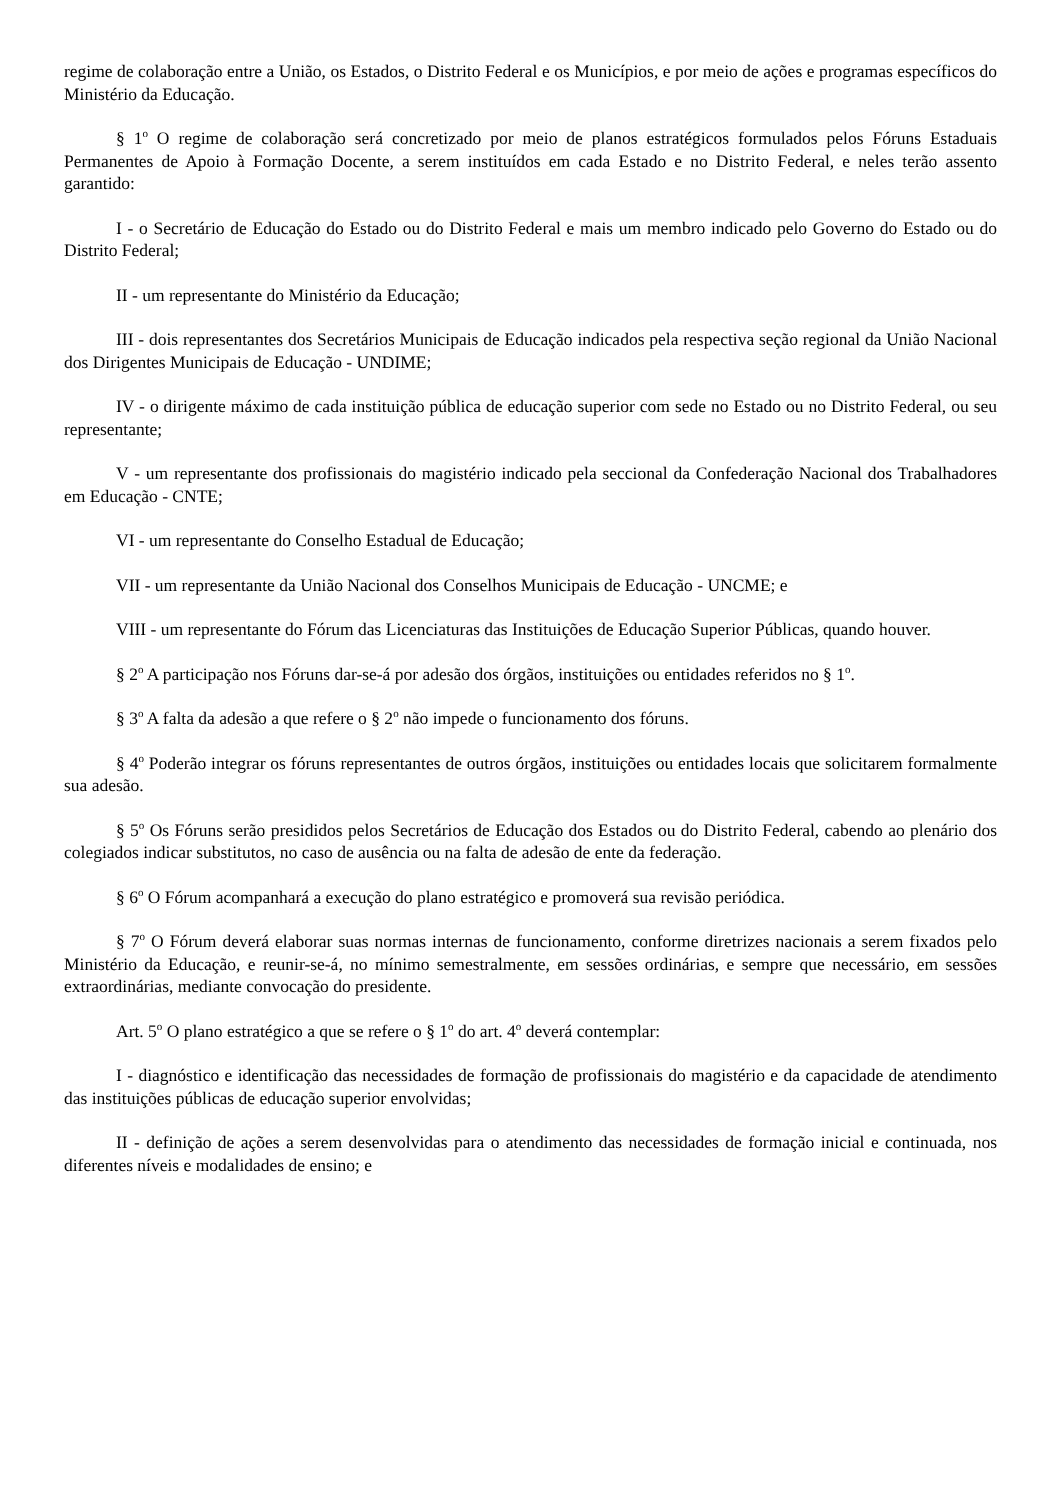regime de colaboração entre a União, os Estados, o Distrito Federal e os Municípios, e por meio de ações e programas específicos do Ministério da Educação.
§ 1<sup>o</sup> O regime de colaboração será concretizado por meio de planos estratégicos formulados pelos Fóruns Estaduais Permanentes de Apoio à Formação Docente, a serem instituídos em cada Estado e no Distrito Federal, e neles terão assento garantido:
I - o Secretário de Educação do Estado ou do Distrito Federal e mais um membro indicado pelo Governo do Estado ou do Distrito Federal;
II - um representante do Ministério da Educação;
III - dois representantes dos Secretários Municipais de Educação indicados pela respectiva seção regional da União Nacional dos Dirigentes Municipais de Educação - UNDIME;
IV - o dirigente máximo de cada instituição pública de educação superior com sede no Estado ou no Distrito Federal, ou seu representante;
V - um representante dos profissionais do magistério indicado pela seccional da Confederação Nacional dos Trabalhadores em Educação - CNTE;
VI - um representante do Conselho Estadual de Educação;
VII - um representante da União Nacional dos Conselhos Municipais de Educação - UNCME; e
VIII - um representante do Fórum das Licenciaturas das Instituições de Educação Superior Públicas, quando houver.
§ 2<sup>o</sup> A participação nos Fóruns dar-se-á por adesão dos órgãos, instituições ou entidades referidos no § 1<sup>o</sup>.
§ 3<sup>o</sup> A falta da adesão a que refere o § 2<sup>o</sup> não impede o funcionamento dos fóruns.
§ 4<sup>o</sup> Poderão integrar os fóruns representantes de outros órgãos, instituições ou entidades locais que solicitarem formalmente sua adesão.
§ 5<sup>o</sup> Os Fóruns serão presididos pelos Secretários de Educação dos Estados ou do Distrito Federal, cabendo ao plenário dos colegiados indicar substitutos, no caso de ausência ou na falta de adesão de ente da federação.
§ 6<sup>o</sup> O Fórum acompanhará a execução do plano estratégico e promoverá sua revisão periódica.
§ 7<sup>o</sup> O Fórum deverá elaborar suas normas internas de funcionamento, conforme diretrizes nacionais a serem fixados pelo Ministério da Educação, e reunir-se-á, no mínimo semestralmente, em sessões ordinárias, e sempre que necessário, em sessões extraordinárias, mediante convocação do presidente.
Art. 5<sup>o</sup> O plano estratégico a que se refere o § 1<sup>o</sup> do art. 4<sup>o</sup> deverá contemplar:
I - diagnóstico e identificação das necessidades de formação de profissionais do magistério e da capacidade de atendimento das instituições públicas de educação superior envolvidas;
II - definição de ações a serem desenvolvidas para o atendimento das necessidades de formação inicial e continuada, nos diferentes níveis e modalidades de ensino; e